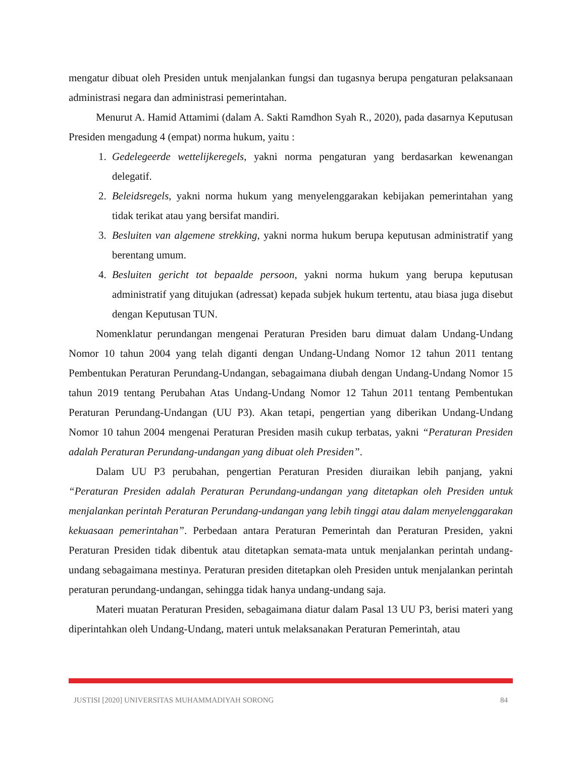mengatur dibuat oleh Presiden untuk menjalankan fungsi dan tugasnya berupa pengaturan pelaksanaan administrasi negara dan administrasi pemerintahan.
Menurut A. Hamid Attamimi (dalam A. Sakti Ramdhon Syah R., 2020), pada dasarnya Keputusan Presiden mengadung 4 (empat) norma hukum, yaitu :
1. Gedelegeerde wettelijkeregels, yakni norma pengaturan yang berdasarkan kewenangan delegatif.
2. Beleidsregels, yakni norma hukum yang menyelenggarakan kebijakan pemerintahan yang tidak terikat atau yang bersifat mandiri.
3. Besluiten van algemene strekking, yakni norma hukum berupa keputusan administratif yang berentang umum.
4. Besluiten gericht tot bepaalde persoon, yakni norma hukum yang berupa keputusan administratif yang ditujukan (adressat) kepada subjek hukum tertentu, atau biasa juga disebut dengan Keputusan TUN.
Nomenklatur perundangan mengenai Peraturan Presiden baru dimuat dalam Undang-Undang Nomor 10 tahun 2004 yang telah diganti dengan Undang-Undang Nomor 12 tahun 2011 tentang Pembentukan Peraturan Perundang-Undangan, sebagaimana diubah dengan Undang-Undang Nomor 15 tahun 2019 tentang Perubahan Atas Undang-Undang Nomor 12 Tahun 2011 tentang Pembentukan Peraturan Perundang-Undangan (UU P3). Akan tetapi, pengertian yang diberikan Undang-Undang Nomor 10 tahun 2004 mengenai Peraturan Presiden masih cukup terbatas, yakni “Peraturan Presiden adalah Peraturan Perundang-undangan yang dibuat oleh Presiden”.
Dalam UU P3 perubahan, pengertian Peraturan Presiden diuraikan lebih panjang, yakni “Peraturan Presiden adalah Peraturan Perundang-undangan yang ditetapkan oleh Presiden untuk menjalankan perintah Peraturan Perundang-undangan yang lebih tinggi atau dalam menyelenggarakan kekuasaan pemerintahan”. Perbedaan antara Peraturan Pemerintah dan Peraturan Presiden, yakni Peraturan Presiden tidak dibentuk atau ditetapkan semata-mata untuk menjalankan perintah undang-undang sebagaimana mestinya. Peraturan presiden ditetapkan oleh Presiden untuk menjalankan perintah peraturan perundang-undangan, sehingga tidak hanya undang-undang saja.
Materi muatan Peraturan Presiden, sebagaimana diatur dalam Pasal 13 UU P3, berisi materi yang diperintahkan oleh Undang-Undang, materi untuk melaksanakan Peraturan Pemerintah, atau
JUSTISI [2020] UNIVERSITAS MUHAMMADIYAH SORONG 84